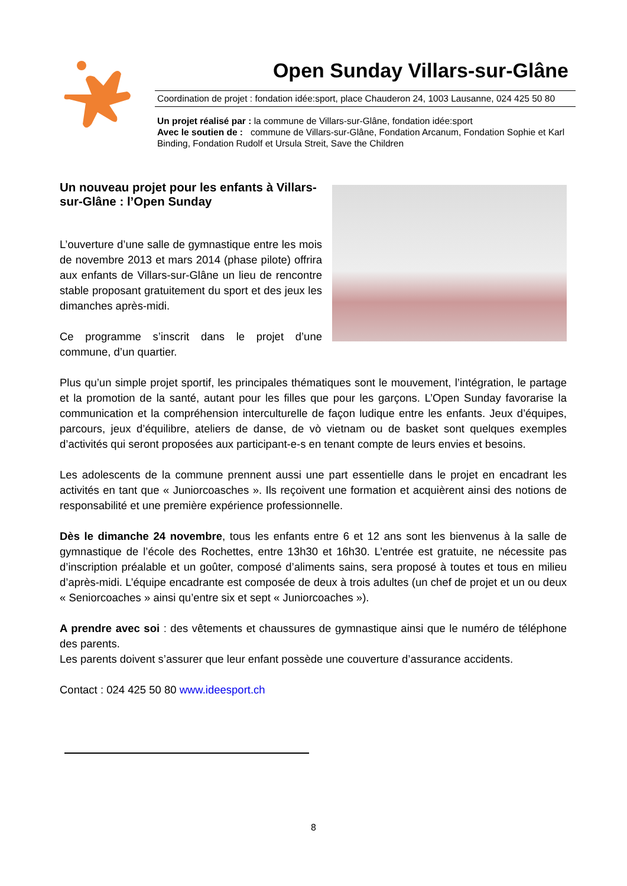Open Sunday Villars-sur-Glâne
Coordination de projet : fondation idée:sport, place Chauderon 24, 1003 Lausanne, 024 425 50 80
Un projet réalisé par : la commune de Villars-sur-Glâne, fondation idée:sport
Avec le soutien de : commune de Villars-sur-Glâne, Fondation Arcanum, Fondation Sophie et Karl Binding, Fondation Rudolf et Ursula Streit, Save the Children
Un nouveau projet pour les enfants à Villars-sur-Glâne : l’Open Sunday
L’ouverture d’une salle de gymnastique entre les mois de novembre 2013 et mars 2014 (phase pilote) offrira aux enfants de Villars-sur-Glâne un lieu de rencontre stable proposant gratuitement du sport et des jeux les dimanches après-midi.
Ce programme s’inscrit dans le projet d’une commune, d’un quartier.
Plus qu’un simple projet sportif, les principales thématiques sont le mouvement, l’intégration, le partage et la promotion de la santé, autant pour les filles que pour les garçons. L’Open Sunday favorarise la communication et la compréhension interculturelle de façon ludique entre les enfants. Jeux d’équipes, parcours, jeux d’équilibre, ateliers de danse, de vò vietnam ou de basket sont quelques exemples d’activités qui seront proposées aux participant-e-s en tenant compte de leurs envies et besoins.
Les adolescents de la commune prennent aussi une part essentielle dans le projet en encadrant les activités en tant que « Juniorcoasches ». Ils reçoivent une formation et acquièrent ainsi des notions de responsabilité et une première expérience professionnelle.
Dès le dimanche 24 novembre, tous les enfants entre 6 et 12 ans sont les bienvenus à la salle de gymnastique de l’école des Rochettes, entre 13h30 et 16h30. L’entrée est gratuite, ne nécessite pas d’inscription préalable et un goûter, composé d’aliments sains, sera proposé à toutes et tous en milieu d’après-midi. L’équipe encadrante est composée de deux à trois adultes (un chef de projet et un ou deux « Seniorcoaches » ainsi qu’entre six et sept « Juniorcoaches »).
A prendre avec soi : des vêtements et chaussures de gymnastique ainsi que le numéro de téléphone des parents.
Les parents doivent s’assurer que leur enfant possède une couverture d’assurance accidents.
Contact : 024 425 50 80 www.ideesport.ch
8